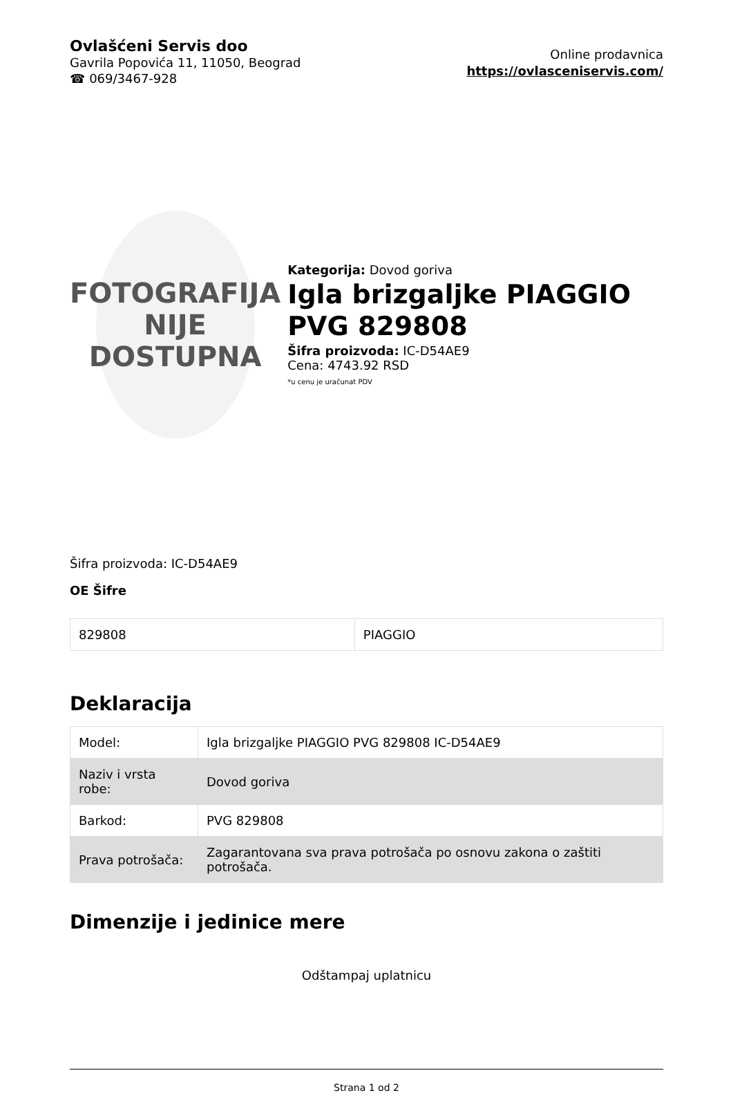Ovlašćeni Servis doo
Gavrila Popovića 11, 11050, Beograd
☎ 069/3467-928
Online prodavnica
https://ovlasceniservis.com/
FOTOGRAFIJA
NIJE DOSTUPNA
Kategorija: Dovod goriva
Igla brizgaljke PIAGGIO PVG 829808
Šifra proizvoda: IC-D54AE9
Cena: 4743.92 RSD
*u cenu je uračunat PDV
Šifra proizvoda: IC-D54AE9
OE Šifre
| 829808 | PIAGGIO |
Deklaracija
| Model: | Igla brizgaljke PIAGGIO PVG 829808 IC-D54AE9 |
| Naziv i vrsta robe: | Dovod goriva |
| Barkod: | PVG 829808 |
| Prava potrošača: | Zagarantovana sva prava potrošača po osnovu zakona o zaštiti potrošača. |
Dimenzije i jedinice mere
Odštampaj uplatnicu
Strana 1 od 2